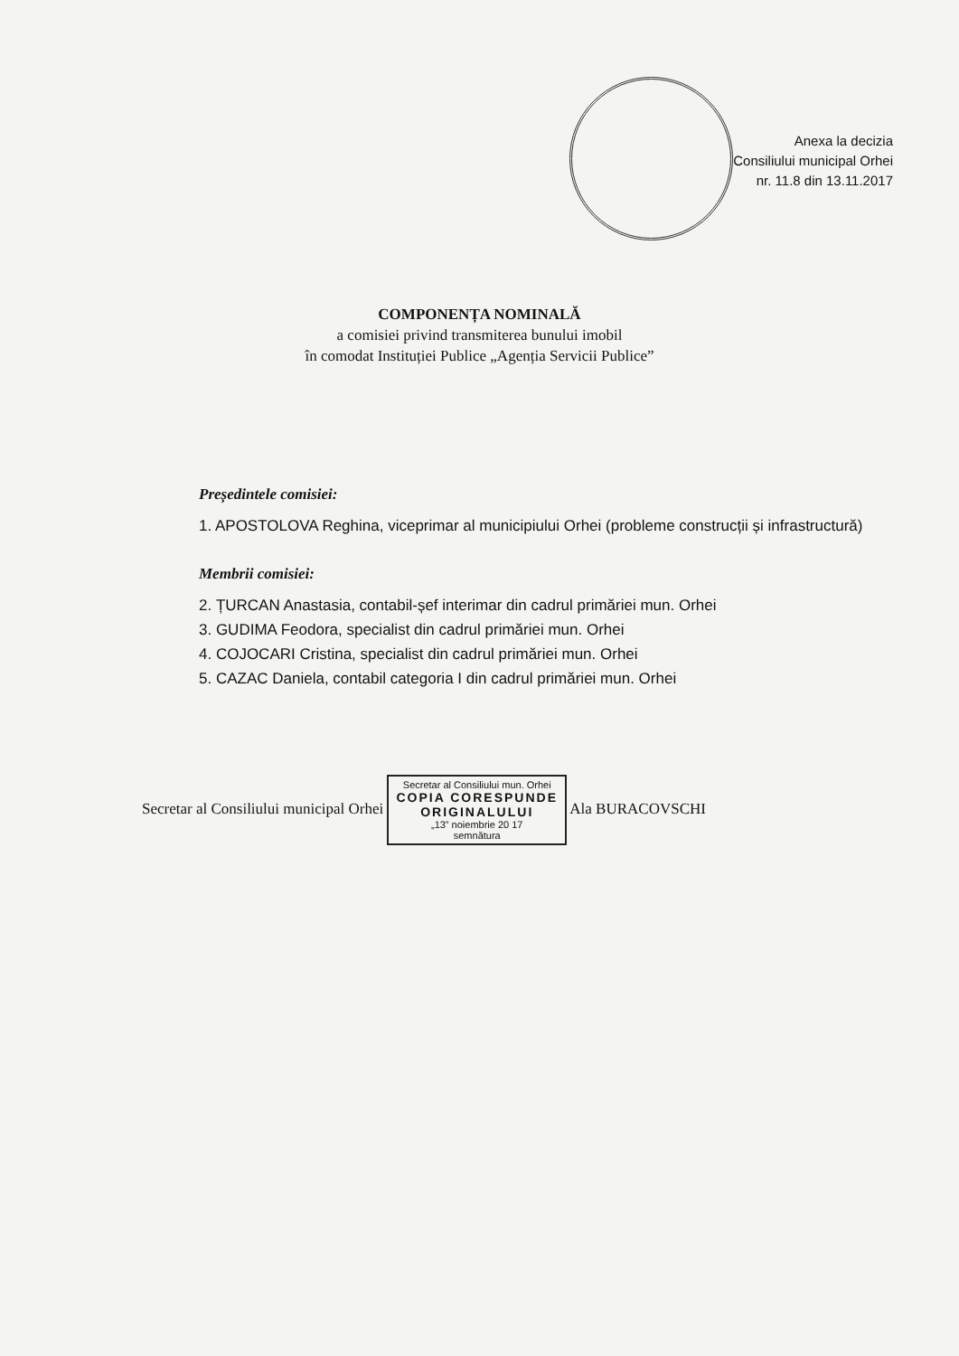Anexa la decizia
Consiliului municipal Orhei
nr. 11.8 din 13.11.2017
COMPONENȚA NOMINALĂ
a comisiei privind transmiterea bunului imobil
în comodat Instituției Publice „Agenția Servicii Publice”
Președintele comisiei:
1. APOSTOLOVA Reghina, viceprimar al municipiului Orhei (probleme construcții și infrastructură)
Membrii comisiei:
2. ȚURCAN Anastasia, contabil-șef interimar din cadrul primăriei mun. Orhei
3. GUDIMA Feodora, specialist din cadrul primăriei mun. Orhei
4. COJOCARI Cristina, specialist din cadrul primăriei mun. Orhei
5. CAZAC Daniela, contabil categoria I din cadrul primăriei mun. Orhei
Secretar al Consiliului municipal Orhei Secretar al Consiliului mun. Orhei COPIA CORESPUNDE ORIGINALULUI „13” noiembrie 20 17
semnătura Ala BURACOVSCHI